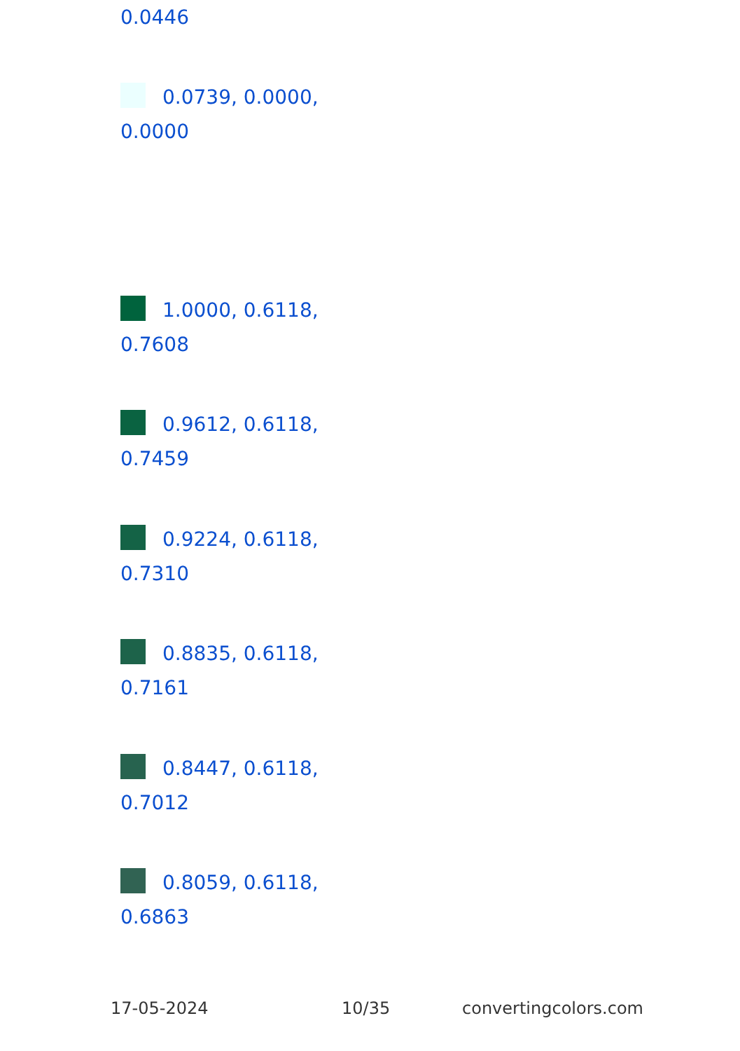0.0446
0.0739, 0.0000, 0.0000
1.0000, 0.6118, 0.7608
0.9612, 0.6118, 0.7459
0.9224, 0.6118, 0.7310
0.8835, 0.6118, 0.7161
0.8447, 0.6118, 0.7012
0.8059, 0.6118, 0.6863
17-05-2024 10/35 convertingcolors.com